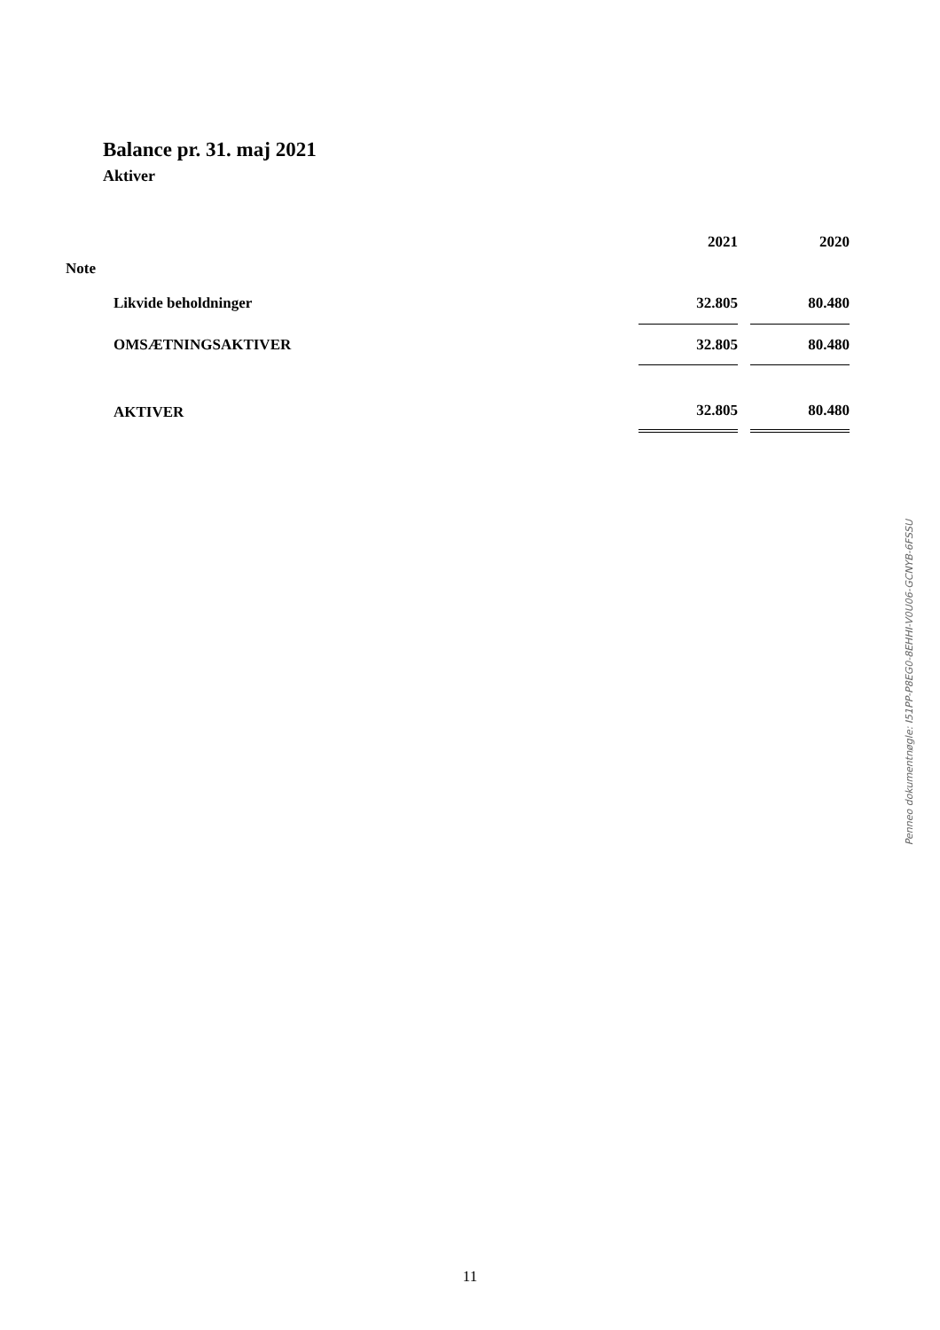Balance pr. 31. maj 2021
Aktiver
| | | 2021 | 2020 |
| --- | --- | --- | --- |
| Note | | | |
| | Likvide beholdninger | 32.805 | 80.480 |
| | OMSÆTNINGSAKTIVER | 32.805 | 80.480 |
| | AKTIVER | 32.805 | 80.480 |
Penneo dokumentnøgle: I51PP-P8EG0-8EHHI-V0U06-GCNYB-6FSSU
11